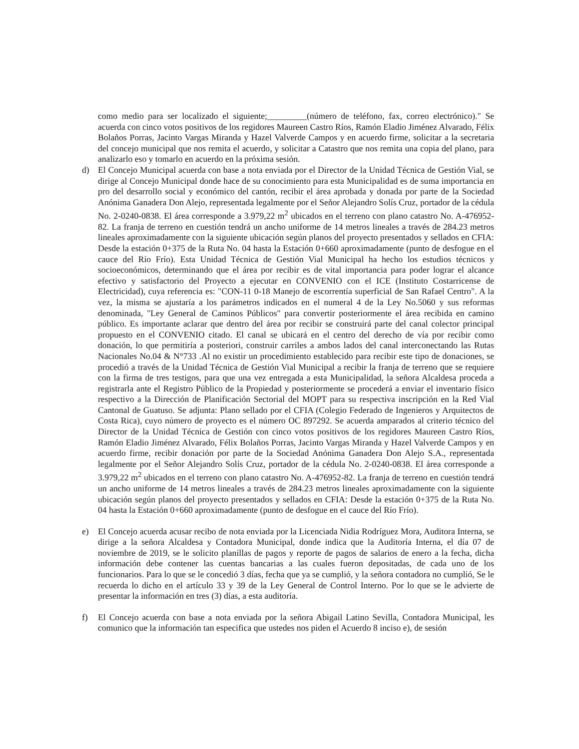como medio para ser localizado el siguiente;_________(número de teléfono, fax, correo electrónico)." Se acuerda con cinco votos positivos de los regidores Maureen Castro Ríos, Ramón Eladio Jiménez Alvarado, Félix Bolaños Porras, Jacinto Vargas Miranda y Hazel Valverde Campos y en acuerdo firme, solicitar a la secretaria del concejo municipal que nos remita el acuerdo, y solicitar a Catastro que nos remita una copia del plano, para analizarlo eso y tomarlo en acuerdo en la próxima sesión.
d) El Concejo Municipal acuerda con base a nota enviada por el Director de la Unidad Técnica de Gestión Vial, se dirige al Concejo Municipal donde hace de su conocimiento para esta Municipalidad es de suma importancia en pro del desarrollo social y económico del cantón, recibir el área aprobada y donada por parte de la Sociedad Anónima Ganadera Don Alejo, representada legalmente por el Señor Alejandro Solís Cruz, portador de la cédula No. 2-0240-0838. El área corresponde a 3.979,22 m<sup>2</sup> ubicados en el terreno con plano catastro No. A-476952-82. La franja de terreno en cuestión tendrá un ancho uniforme de 14 metros lineales a través de 284.23 metros lineales aproximadamente con la siguiente ubicación según planos del proyecto presentados y sellados en CFIA: Desde la estación 0+375 de la Ruta No. 04 hasta la Estación 0+660 aproximadamente (punto de desfogue en el cauce del Río Frío). Esta Unidad Técnica de Gestión Vial Municipal ha hecho los estudios técnicos y socioeconómicos, determinando que el área por recibir es de vital importancia para poder lograr el alcance efectivo y satisfactorio del Proyecto a ejecutar en CONVENIO con el ICE (Instituto Costarricense de Electricidad), cuya referencia es: "CON-11 0-18 Manejo de escorrentía superficial de San Rafael Centro". A la vez, la misma se ajustaría a los parámetros indicados en el numeral 4 de la Ley No.5060 y sus reformas denominada, "Ley General de Caminos Públicos" para convertir posteriormente el área recibida en camino público. Es importante aclarar que dentro del área por recibir se construirá parte del canal colector principal propuesto en el CONVENIO citado. El canal se ubicará en el centro del derecho de vía por recibir como donación, lo que permitiría a posteriori, construir carriles a ambos lados del canal interconectando las Rutas Nacionales No.04 & N°733 .Al no existir un procedimiento establecido para recibir este tipo de donaciones, se procedió a través de la Unidad Técnica de Gestión Vial Municipal a recibir la franja de terreno que se requiere con la firma de tres testigos, para que una vez entregada a esta Municipalidad, la señora Alcaldesa proceda a registrarla ante el Registro Público de la Propiedad y posteriormente se procederá a enviar el inventario físico respectivo a la Dirección de Planificación Sectorial del MOPT para su respectiva inscripción en la Red Vial Cantonal de Guatuso. Se adjunta: Plano sellado por el CFIA (Colegio Federado de Ingenieros y Arquitectos de Costa Rica), cuyo número de proyecto es el número OC 897292. Se acuerda amparados al criterio técnico del Director de la Unidad Técnica de Gestión con cinco votos positivos de los regidores Maureen Castro Ríos, Ramón Eladio Jiménez Alvarado, Félix Bolaños Porras, Jacinto Vargas Miranda y Hazel Valverde Campos y en acuerdo firme, recibir donación por parte de la Sociedad Anónima Ganadera Don Alejo S.A., representada legalmente por el Señor Alejandro Solís Cruz, portador de la cédula No. 2-0240-0838. El área corresponde a 3.979,22 m<sup>2</sup> ubicados en el terreno con plano catastro No. A-476952-82. La franja de terreno en cuestión tendrá un ancho uniforme de 14 metros lineales a través de 284.23 metros lineales aproximadamente con la siguiente ubicación según planos del proyecto presentados y sellados en CFIA: Desde la estación 0+375 de la Ruta No. 04 hasta la Estación 0+660 aproximadamente (punto de desfogue en el cauce del Río Frío).
e) El Concejo acuerda acusar recibo de nota enviada por la Licenciada Nidia Rodríguez Mora, Auditora Interna, se dirige a la señora Alcaldesa y Contadora Municipal, donde indica que la Auditoría Interna, el día 07 de noviembre de 2019, se le solicito planillas de pagos y reporte de pagos de salarios de enero a la fecha, dicha información debe contener las cuentas bancarias a las cuales fueron depositadas, de cada uno de los funcionarios. Para lo que se le concedió 3 días, fecha que ya se cumplió, y la señora contadora no cumplió, Se le recuerda lo dicho en el artículo 33 y 39 de la Ley General de Control Interno. Por lo que se le advierte de presentar la información en tres (3) días, a esta auditoría.
f) El Concejo acuerda con base a nota enviada por la señora Abigail Latino Sevilla, Contadora Municipal, les comunico que la información tan especifica que ustedes nos piden el Acuerdo 8 inciso e), de sesión